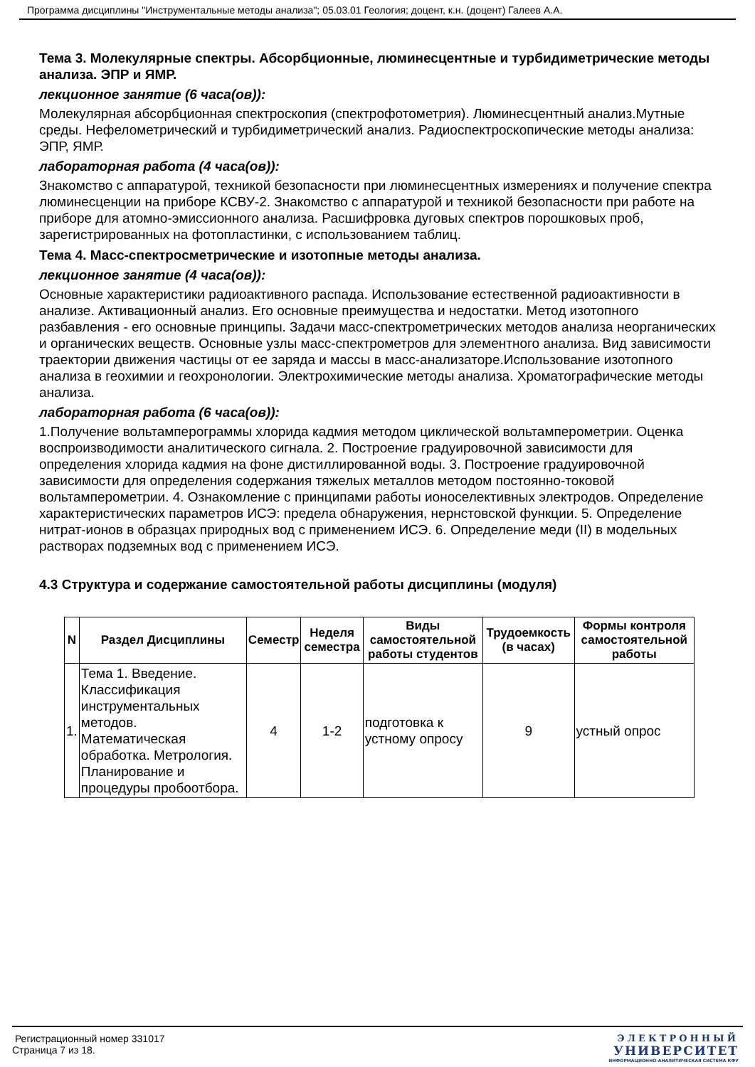Программа дисциплины "Инструментальные методы анализа"; 05.03.01 Геология; доцент, к.н. (доцент) Галеев А.А.
Тема 3. Молекулярные спектры. Абсорбционные, люминесцентные и турбидиметрические методы анализа. ЭПР и ЯМР.
лекционное занятие (6 часа(ов)):
Молекулярная абсорбционная спектроскопия (спектрофотометрия). Люминесцентный анализ.Мутные среды. Нефелометрический и турбидиметрический анализ. Радиоспектроскопические методы анализа: ЭПР, ЯМР.
лабораторная работа (4 часа(ов)):
Знакомство с аппаратурой, техникой безопасности при люминесцентных измерениях и получение спектра люминесценции на приборе КСВУ-2. Знакомство с аппаратурой и техникой безопасности при работе на приборе для атомно-эмиссионного анализа. Расшифровка дуговых спектров порошковых проб, зарегистрированных на фотопластинки, с использованием таблиц.
Тема 4. Масс-спектросметрические и изотопные методы анализа.
лекционное занятие (4 часа(ов)):
Основные характеристики радиоактивного распада. Использование естественной радиоактивности в анализе. Активационный анализ. Его основные преимущества и недостатки. Метод изотопного разбавления - его основные принципы. Задачи масс-спектрометрических методов анализа неорганических и органических веществ. Основные узлы масс-спектрометров для элементного анализа. Вид зависимости траектории движения частицы от ее заряда и массы в масс-анализаторе.Использование изотопного анализа в геохимии и геохронологии. Электрохимические методы анализа. Хроматографические методы анализа.
лабораторная работа (6 часа(ов)):
1.Получение вольтамперограммы хлорида кадмия методом циклической вольтамперометрии. Оценка воспроизводимости аналитического сигнала. 2. Построение градуировочной зависимости для определения хлорида кадмия на фоне дистиллированной воды. 3. Построение градуировочной зависимости для определения содержания тяжелых металлов методом постоянно-токовой вольтамперометрии. 4. Ознакомление с принципами работы ионоселективных электродов. Определение характеристических параметров ИСЭ: предела обнаружения, нернстовской функции. 5. Определение нитрат-ионов в образцах природных вод с применением ИСЭ. 6. Определение меди (II) в модельных растворах подземных вод с применением ИСЭ.
4.3 Структура и содержание самостоятельной работы дисциплины (модуля)
| N | Раздел Дисциплины | Семестр | Неделя семестра | Виды самостоятельной работы студентов | Трудоемкость (в часах) | Формы контроля самостоятельной работы |
| --- | --- | --- | --- | --- | --- | --- |
| 1. | Тема 1. Введение. Классификация инструментальных методов. Математическая обработка. Метрология. Планирование и процедуры пробоотбора. | 4 | 1-2 | подготовка к устному опросу | 9 | устный опрос |
Регистрационный номер 331017
Страница 7 из 18.
ЭЛЕКТРОННЫЙ
УНИВЕРСИТЕТ
ИНФОРМАЦИОННО-АНАЛИТИЧЕСКАЯ СИСТЕМА КФУ